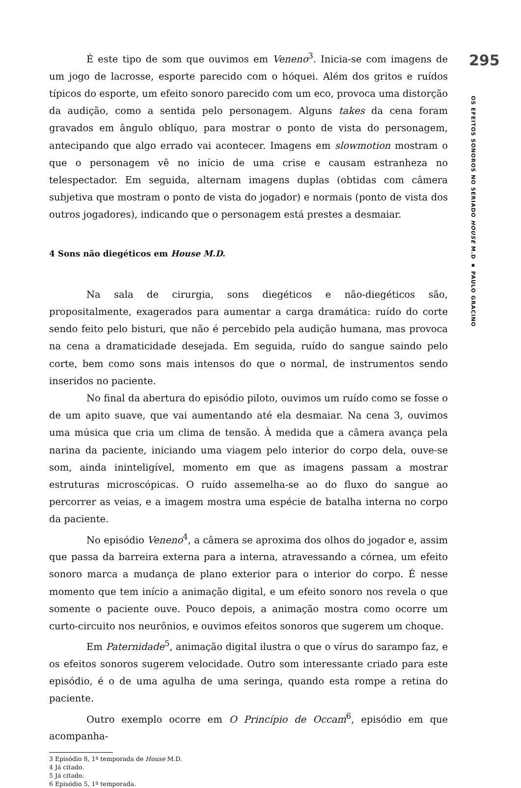É este tipo de som que ouvimos em Veneno<sup>3</sup>. Inicia-se com imagens de um jogo de lacrosse, esporte parecido com o hóquei. Além dos gritos e ruídos típicos do esporte, um efeito sonoro parecido com um eco, provoca uma distorção da audição, como a sentida pelo personagem. Alguns takes da cena foram gravados em ângulo oblíquo, para mostrar o ponto de vista do personagem, antecipando que algo errado vai acontecer. Imagens em slowmotion mostram o que o personagem vê no início de uma crise e causam estranheza no telespectador. Em seguida, alternam imagens duplas (obtidas com câmera subjetiva que mostram o ponto de vista do jogador) e normais (ponto de vista dos outros jogadores), indicando que o personagem está prestes a desmaiar.
4 Sons não diegéticos em House M.D.
Na sala de cirurgia, sons diegéticos e não-diegéticos são, propositalmente, exagerados para aumentar a carga dramática: ruído do corte sendo feito pelo bisturi, que não é percebido pela audição humana, mas provoca na cena a dramaticidade desejada. Em seguida, ruído do sangue saindo pelo corte, bem como sons mais intensos do que o normal, de instrumentos sendo inseridos no paciente.
No final da abertura do episódio piloto, ouvimos um ruído como se fosse o de um apito suave, que vai aumentando até ela desmaiar. Na cena 3, ouvimos uma música que cria um clima de tensão. À medida que a câmera avança pela narina da paciente, iniciando uma viagem pelo interior do corpo dela, ouve-se som, ainda ininteligível, momento em que as imagens passam a mostrar estruturas microscópicas. O ruído assemelha-se ao do fluxo do sangue ao percorrer as veias, e a imagem mostra uma espécie de batalha interna no corpo da paciente.
No episódio Veneno<sup>4</sup>, a câmera se aproxima dos olhos do jogador e, assim que passa da barreira externa para a interna, atravessando a córnea, um efeito sonoro marca a mudança de plano exterior para o interior do corpo. É nesse momento que tem início a animação digital, e um efeito sonoro nos revela o que somente o paciente ouve. Pouco depois, a animação mostra como ocorre um curto-circuito nos neurônios, e ouvimos efeitos sonoros que sugerem um choque.
Em Paternidade<sup>5</sup>, animação digital ilustra o que o vírus do sarampo faz, e os efeitos sonoros sugerem velocidade. Outro som interessante criado para este episódio, é o de uma agulha de uma seringa, quando esta rompe a retina do paciente.
Outro exemplo ocorre em O Princípio de Occam<sup>6</sup>, episódio em que acompanha-
3 Episódio 8, 1ª temporada de House M.D.
4 Já citado.
5 Já citado.
6 Episódio 5, 1ª temporada.
295
OS EFEITOS SONOROS NO SERIADO HOUSE M.D ▪ PAULO GRACINO